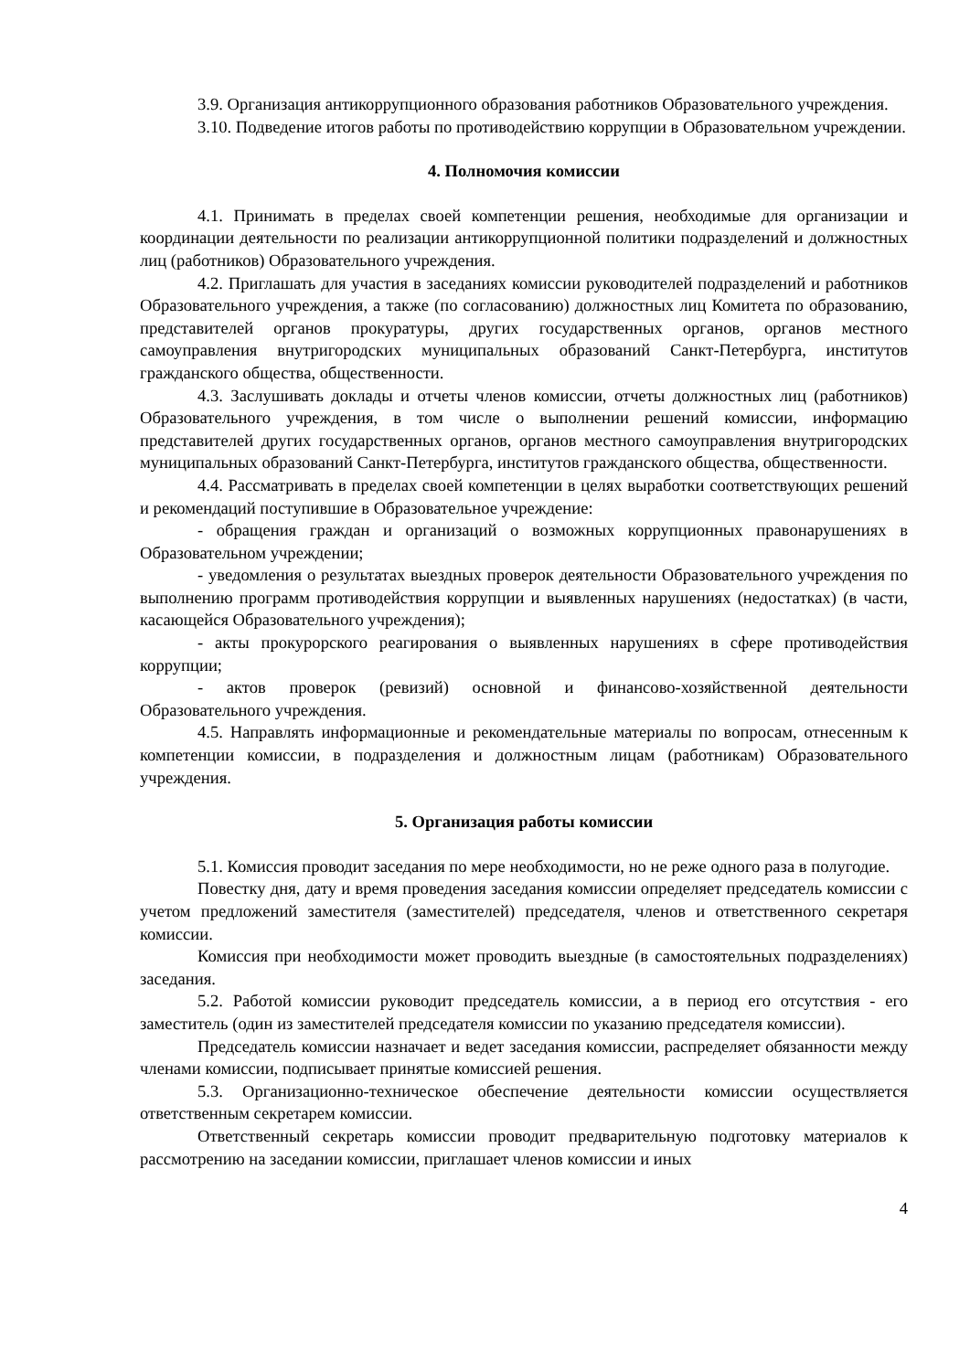3.9. Организация антикоррупционного образования работников Образовательного учреждения.
3.10. Подведение итогов работы по противодействию коррупции в Образовательном учреждении.
4. Полномочия комиссии
4.1. Принимать в пределах своей компетенции решения, необходимые для организации и координации деятельности по реализации антикоррупционной политики подразделений и должностных лиц (работников) Образовательного учреждения.
4.2. Приглашать для участия в заседаниях комиссии руководителей подразделений и работников Образовательного учреждения, а также (по согласованию) должностных лиц Комитета по образованию, представителей органов прокуратуры, других государственных органов, органов местного самоуправления внутригородских муниципальных образований Санкт-Петербурга, институтов гражданского общества, общественности.
4.3. Заслушивать доклады и отчеты членов комиссии, отчеты должностных лиц (работников) Образовательного учреждения, в том числе о выполнении решений комиссии, информацию представителей других государственных органов, органов местного самоуправления внутригородских муниципальных образований Санкт-Петербурга, институтов гражданского общества, общественности.
4.4. Рассматривать в пределах своей компетенции в целях выработки соответствующих решений и рекомендаций поступившие в Образовательное учреждение:
- обращения граждан и организаций о возможных коррупционных правонарушениях в Образовательном учреждении;
- уведомления о результатах выездных проверок деятельности Образовательного учреждения по выполнению программ противодействия коррупции и выявленных нарушениях (недостатках) (в части, касающейся Образовательного учреждения);
- акты прокурорского реагирования о выявленных нарушениях в сфере противодействия коррупции;
- актов проверок (ревизий) основной и финансово-хозяйственной деятельности Образовательного учреждения.
4.5. Направлять информационные и рекомендательные материалы по вопросам, отнесенным к компетенции комиссии, в подразделения и должностным лицам (работникам) Образовательного учреждения.
5. Организация работы комиссии
5.1. Комиссия проводит заседания по мере необходимости, но не реже одного раза в полугодие.
Повестку дня, дату и время проведения заседания комиссии определяет председатель комиссии с учетом предложений заместителя (заместителей) председателя, членов и ответственного секретаря комиссии.
Комиссия при необходимости может проводить выездные (в самостоятельных подразделениях) заседания.
5.2. Работой комиссии руководит председатель комиссии, а в период его отсутствия - его заместитель (один из заместителей председателя комиссии по указанию председателя комиссии).
Председатель комиссии назначает и ведет заседания комиссии, распределяет обязанности между членами комиссии, подписывает принятые комиссией решения.
5.3. Организационно-техническое обеспечение деятельности комиссии осуществляется ответственным секретарем комиссии.
Ответственный секретарь комиссии проводит предварительную подготовку материалов к рассмотрению на заседании комиссии, приглашает членов комиссии и иных
4